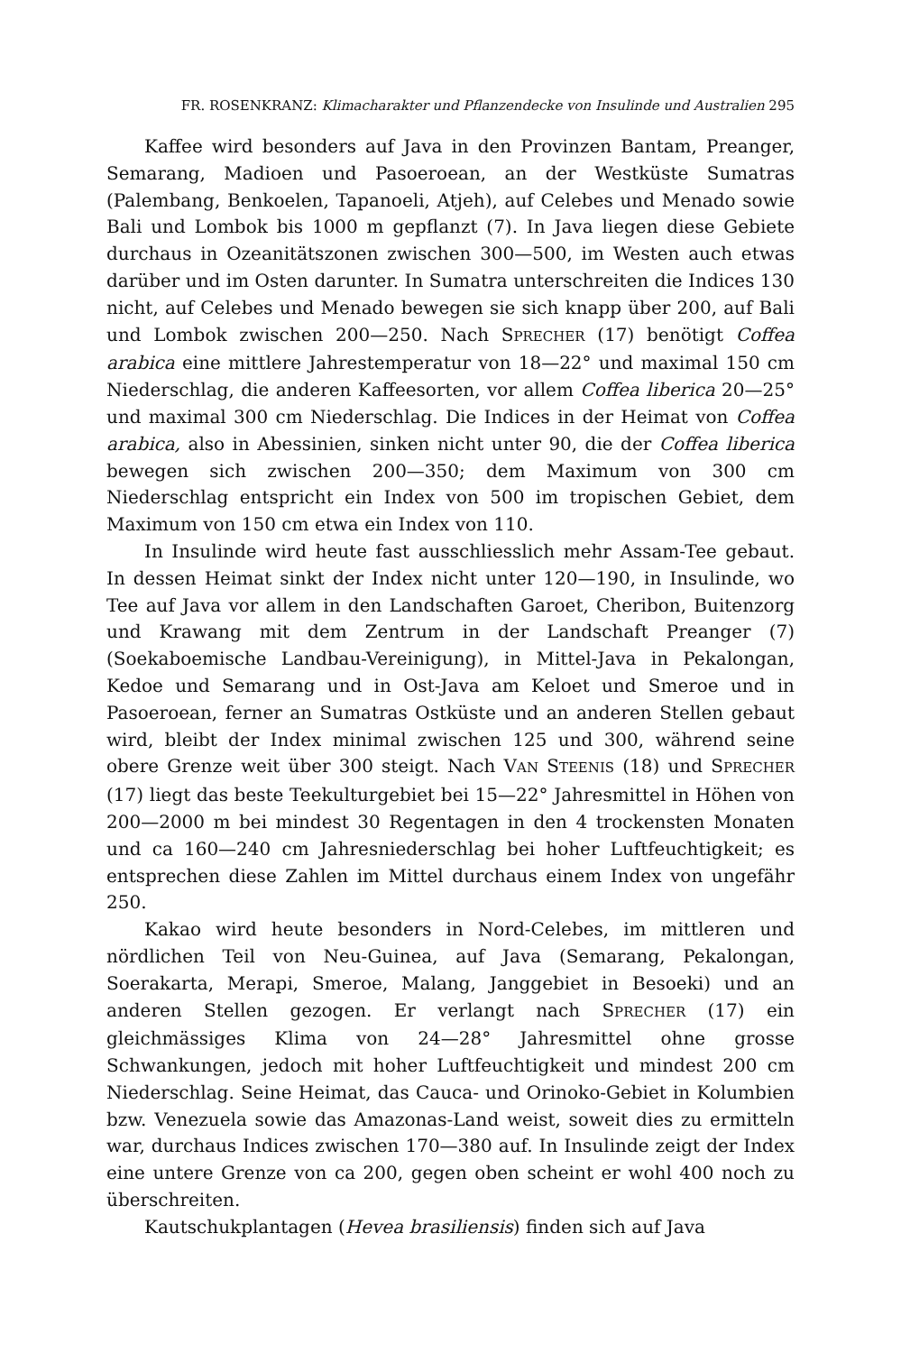FR. ROSENKRANZ: Klimacharakter und Pflanzendecke von Insulinde und Australien 295
Kaffee wird besonders auf Java in den Provinzen Bantam, Preanger, Semarang, Madioen und Pasoeroean, an der Westküste Sumatras (Palembang, Benkoelen, Tapanoeli, Atjeh), auf Celebes und Menado sowie Bali und Lombok bis 1000 m gepflanzt (7). In Java liegen diese Gebiete durchaus in Ozeanitätszonen zwischen 300—500, im Westen auch etwas darüber und im Osten darunter. In Sumatra unterschreiten die Indices 130 nicht, auf Celebes und Menado bewegen sie sich knapp über 200, auf Bali und Lombok zwischen 200—250. Nach SPRECHER (17) benötigt Coffea arabica eine mittlere Jahrestemperatur von 18—22° und maximal 150 cm Niederschlag, die anderen Kaffeesorten, vor allem Coffea liberica 20—25° und maximal 300 cm Niederschlag. Die Indices in der Heimat von Coffea arabica, also in Abessinien, sinken nicht unter 90, die der Coffea liberica bewegen sich zwischen 200—350; dem Maximum von 300 cm Niederschlag entspricht ein Index von 500 im tropischen Gebiet, dem Maximum von 150 cm etwa ein Index von 110.
In Insulinde wird heute fast ausschliesslich mehr Assam-Tee gebaut. In dessen Heimat sinkt der Index nicht unter 120—190, in Insulinde, wo Tee auf Java vor allem in den Landschaften Garoet, Cheribon, Buitenzorg und Krawang mit dem Zentrum in der Landschaft Preanger (7) (Soekaboemische Landbau-Vereinigung), in Mittel-Java in Pekalongan, Kedoe und Semarang und in Ost-Java am Keloet und Smeroe und in Pasoeroean, ferner an Sumatras Ostküste und an anderen Stellen gebaut wird, bleibt der Index minimal zwischen 125 und 300, während seine obere Grenze weit über 300 steigt. Nach VAN STEENIS (18) und SPRECHER (17) liegt das beste Teekulturgebiet bei 15—22° Jahresmittel in Höhen von 200—2000 m bei mindest 30 Regentagen in den 4 trockensten Monaten und ca 160—240 cm Jahresniederschlag bei hoher Luftfeuchtigkeit; es entsprechen diese Zahlen im Mittel durchaus einem Index von ungefähr 250.
Kakao wird heute besonders in Nord-Celebes, im mittleren und nördlichen Teil von Neu-Guinea, auf Java (Semarang, Pekalongan, Soerakarta, Merapi, Smeroe, Malang, Janggebiet in Besoeki) und an anderen Stellen gezogen. Er verlangt nach SPRECHER (17) ein gleichmässiges Klima von 24—28° Jahresmittel ohne grosse Schwankungen, jedoch mit hoher Luftfeuchtigkeit und mindest 200 cm Niederschlag. Seine Heimat, das Cauca- und Orinoko-Gebiet in Kolumbien bzw. Venezuela sowie das Amazonas-Land weist, soweit dies zu ermitteln war, durchaus Indices zwischen 170—380 auf. In Insulinde zeigt der Index eine untere Grenze von ca 200, gegen oben scheint er wohl 400 noch zu überschreiten.
Kautschukplantagen (Hevea brasiliensis) finden sich auf Java